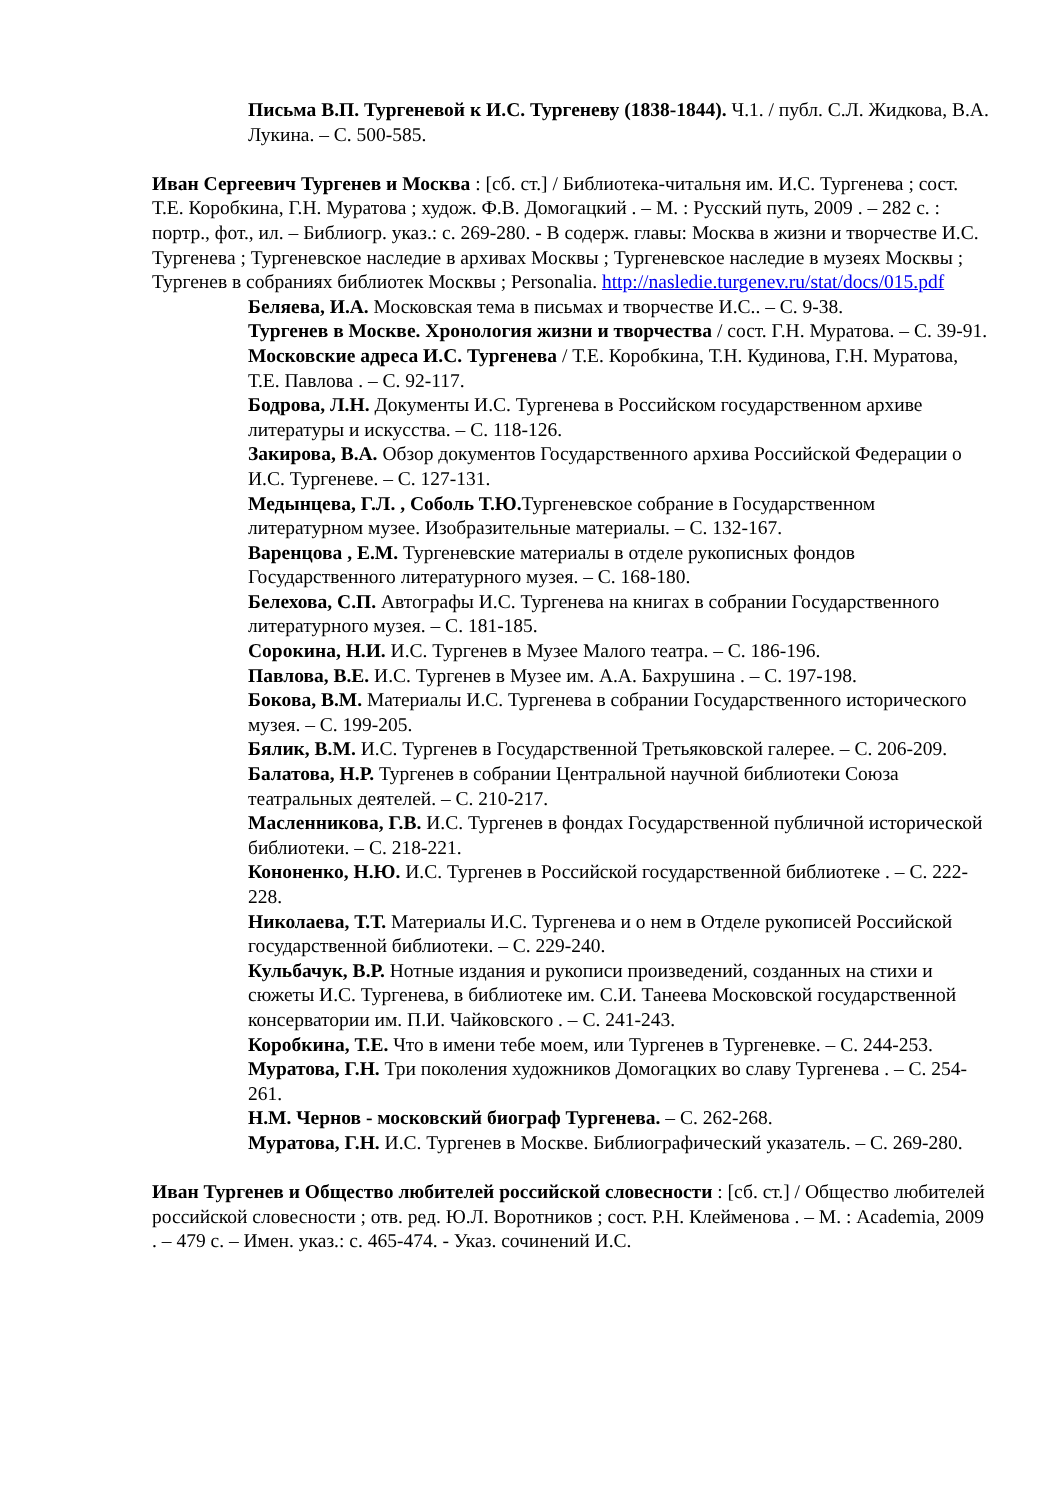Письма В.П. Тургеневой к И.С. Тургеневу (1838-1844). Ч.1. / публ. С.Л. Жидкова, В.А. Лукина. – С. 500-585.
Иван Сергеевич Тургенев и Москва : [сб. ст.] / Библиотека-читальня им. И.С. Тургенева ; сост. Т.Е. Коробкина, Г.Н. Муратова ; худож. Ф.В. Домогацкий . – М. : Русский путь, 2009 . – 282 с. : портр., фот., ил. – Библиогр. указ.: с. 269-280. - В содерж. главы: Москва в жизни и творчестве И.С. Тургенева ; Тургеневское наследие в архивах Москвы ; Тургеневское наследие в музеях Москвы ; Тургенев в собраниях библиотек Москвы ; Personalia. http://nasledie.turgenev.ru/stat/docs/015.pdf
Беляева, И.А. Московская тема в письмах и творчестве И.С.. – С. 9-38.
Тургенев в Москве. Хронология жизни и творчества / сост. Г.Н. Муратова. – С. 39-91.
Московские адреса И.С. Тургенева / Т.Е. Коробкина, Т.Н. Кудинова, Г.Н. Муратова, Т.Е. Павлова . – С. 92-117.
Бодрова, Л.Н. Документы И.С. Тургенева в Российском государственном архиве литературы и искусства. – С. 118-126.
Закирова, В.А. Обзор документов Государственного архива Российской Федерации о И.С. Тургеневе. – С. 127-131.
Медынцева, Г.Л. , Соболь Т.Ю. Тургеневское собрание в Государственном литературном музее. Изобразительные материалы. – С. 132-167.
Варенцова , Е.М. Тургеневские материалы в отделе рукописных фондов Государственного литературного музея. – С. 168-180.
Белехова, С.П. Автографы И.С. Тургенева на книгах в собрании Государственного литературного музея. – С. 181-185.
Сорокина, Н.И. И.С. Тургенев в Музее Малого театра. – С. 186-196.
Павлова, В.Е. И.С. Тургенев в Музее им. А.А. Бахрушина . – С. 197-198.
Бокова, В.М. Материалы И.С. Тургенева в собрании Государственного исторического музея. – С. 199-205.
Бялик, В.М. И.С. Тургенев в Государственной Третьяковской галерее. – С. 206-209.
Балатова, Н.Р. Тургенев в собрании Центральной научной библиотеки Союза театральных деятелей. – С. 210-217.
Масленникова, Г.В. И.С. Тургенев в фондах Государственной публичной исторической библиотеки. – С. 218-221.
Кононенко, Н.Ю. И.С. Тургенев в Российской государственной библиотеке . – С. 222-228.
Николаева, Т.Т. Материалы И.С. Тургенева и о нем в Отделе рукописей Российской государственной библиотеки. – С. 229-240.
Кульбачук, В.Р. Нотные издания и рукописи произведений, созданных на стихи и сюжеты И.С. Тургенева, в библиотеке им. С.И. Танеева Московской государственной консерватории им. П.И. Чайковского . – С. 241-243.
Коробкина, Т.Е. Что в имени тебе моем, или Тургенев в Тургеневке. – С. 244-253.
Муратова, Г.Н. Три поколения художников Домогацких во славу Тургенева . – С. 254-261.
Н.М. Чернов - московский биограф Тургенева. – С. 262-268.
Муратова, Г.Н. И.С. Тургенев в Москве. Библиографический указатель. – С. 269-280.
Иван Тургенев и Общество любителей российской словесности : [сб. ст.] / Общество любителей российской словесности ; отв. ред. Ю.Л. Воротников ; сост. Р.Н. Клейменова . – М. : Academia, 2009 . – 479 с. – Имен. указ.: с. 465-474. - Указ. сочинений И.С.